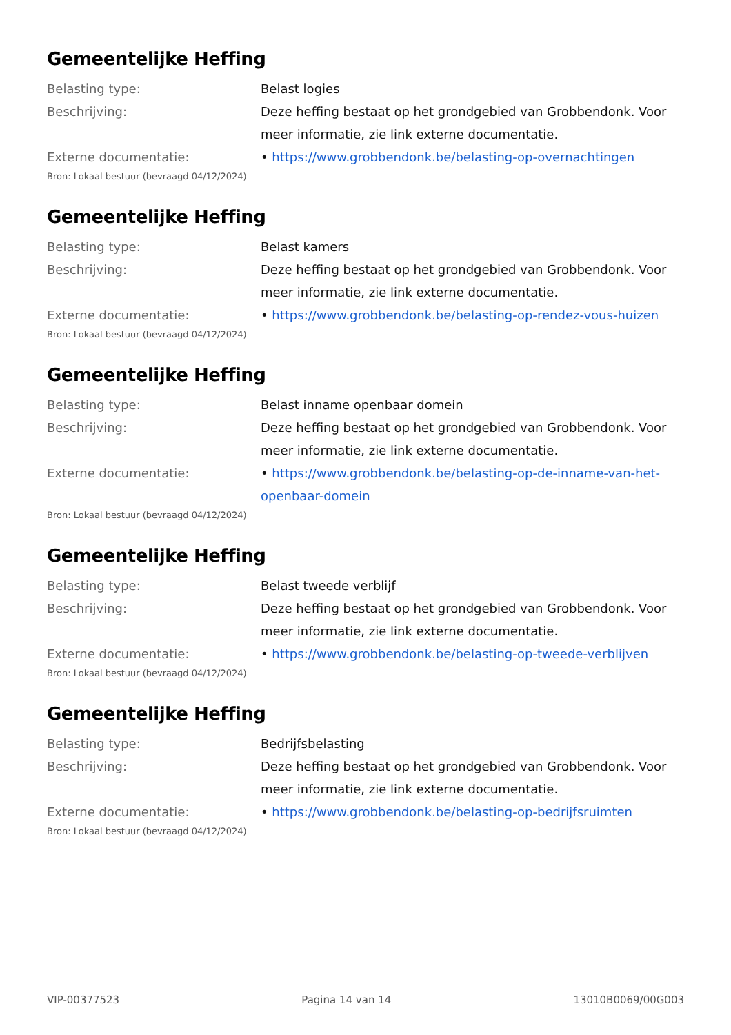Gemeentelijke Heffing
| Belasting type: | Belast logies |
| Beschrijving: | Deze heffing bestaat op het grondgebied van Grobbendonk. Voor meer informatie, zie link externe documentatie. |
| Externe documentatie: | • https://www.grobbendonk.be/belasting-op-overnachtingen |
Bron: Lokaal bestuur (bevraagd 04/12/2024)
Gemeentelijke Heffing
| Belasting type: | Belast kamers |
| Beschrijving: | Deze heffing bestaat op het grondgebied van Grobbendonk. Voor meer informatie, zie link externe documentatie. |
| Externe documentatie: | • https://www.grobbendonk.be/belasting-op-rendez-vous-huizen |
Bron: Lokaal bestuur (bevraagd 04/12/2024)
Gemeentelijke Heffing
| Belasting type: | Belast inname openbaar domein |
| Beschrijving: | Deze heffing bestaat op het grondgebied van Grobbendonk. Voor meer informatie, zie link externe documentatie. |
| Externe documentatie: | • https://www.grobbendonk.be/belasting-op-de-inname-van-het-openbaar-domein |
Bron: Lokaal bestuur (bevraagd 04/12/2024)
Gemeentelijke Heffing
| Belasting type: | Belast tweede verblijf |
| Beschrijving: | Deze heffing bestaat op het grondgebied van Grobbendonk. Voor meer informatie, zie link externe documentatie. |
| Externe documentatie: | • https://www.grobbendonk.be/belasting-op-tweede-verblijven |
Bron: Lokaal bestuur (bevraagd 04/12/2024)
Gemeentelijke Heffing
| Belasting type: | Bedrijfsbelasting |
| Beschrijving: | Deze heffing bestaat op het grondgebied van Grobbendonk. Voor meer informatie, zie link externe documentatie. |
| Externe documentatie: | • https://www.grobbendonk.be/belasting-op-bedrijfsruimten |
Bron: Lokaal bestuur (bevraagd 04/12/2024)
VIP-00377523 Pagina 14 van 14 13010B0069/00G003